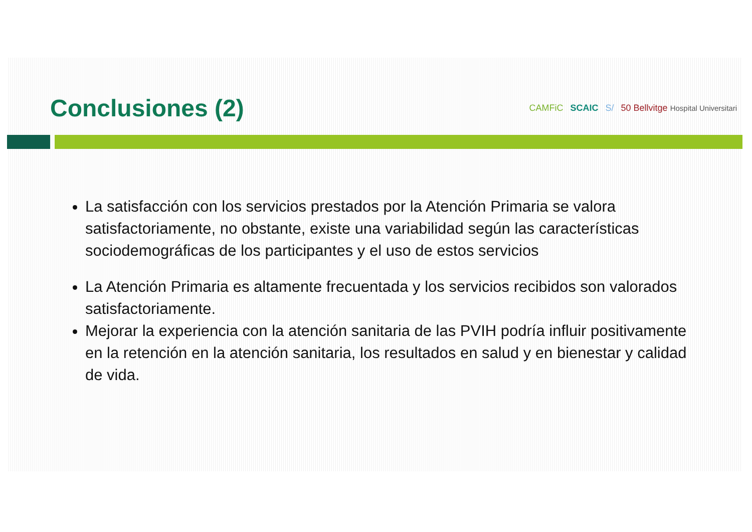Conclusiones (2)
CAMFiC SCAIC S/ 50 Bellvitge Hospital Universitari
La satisfacción con los servicios prestados por la Atención Primaria se valora satisfactoriamente, no obstante, existe una variabilidad según las características sociodemográficas de los participantes y el uso de estos servicios
La Atención Primaria es altamente frecuentada y los servicios recibidos son valorados satisfactoriamente.
Mejorar la experiencia con la atención sanitaria de las PVIH podría influir positivamente en la retención en la atención sanitaria, los resultados en salud y en bienestar y calidad de vida.